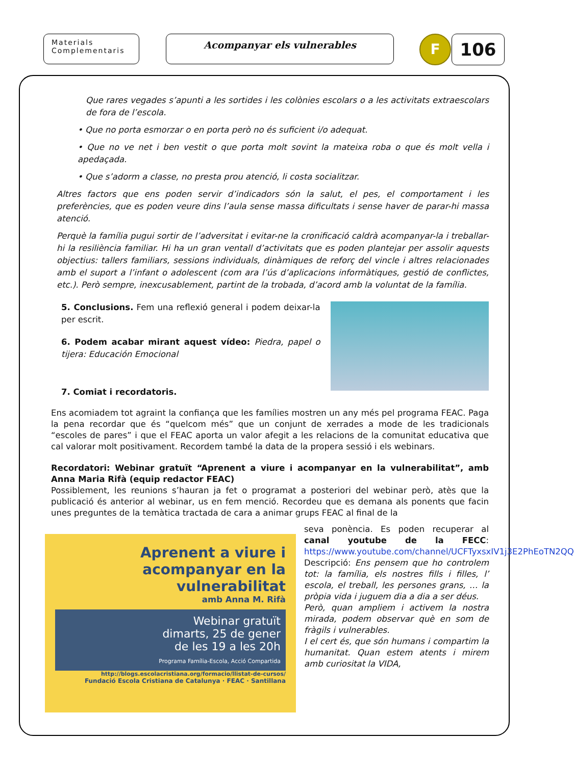Materials
Complementaris
Acompanyar els vulnerables F 106
Que rares vegades s’apunti a les sortides i les colònies escolars o a les activitats extraescolars de fora de l’escola.
• Que no porta esmorzar o en porta però no és suficient i/o adequat.
• Que no ve net i ben vestit o que porta molt sovint la mateixa roba o que és molt vella i apedaçada.
• Que s’adorm a classe, no presta prou atenció, li costa socialitzar.
Altres factors que ens poden servir d’indicadors són la salut, el pes, el comportament i les preferències, que es poden veure dins l’aula sense massa dificultats i sense haver de parar-hi massa atenció.
Perquè la família pugui sortir de l’adversitat i evitar-ne la cronificació caldrà acompanyar-la i treballar-hi la resiliència familiar. Hi ha un gran ventall d’activitats que es poden plantejar per assolir aquests objectius: tallers familiars, sessions individuals, dinàmiques de reforç del vincle i altres relacionades amb el suport a l’infant o adolescent (com ara l’ús d’aplicacions informàtiques, gestió de conflictes, etc.). Però sempre, inexcusablement, partint de la trobada, d’acord amb la voluntat de la família.
5. Conclusions. Fem una reflexió general i podem deixar-la per escrit.
6. Podem acabar mirant aquest vídeo: Piedra, papel o tijera: Educación Emocional
7. Comiat i recordatoris.
Ens acomiadem tot agraint la confiança que les famílies mostren un any més pel programa FEAC. Paga la pena recordar que és “quelcom més” que un conjunt de xerrades a mode de les tradicionals “escoles de pares” i que el FEAC aporta un valor afegit a les relacions de la comunitat educativa que cal valorar molt positivament. Recordem també la data de la propera sessió i els webinars.
Recordatori: Webinar gratuït “Aprenent a viure i acompanyar en la vulnerabilitat”, amb Anna Maria Rifà (equip redactor FEAC)
Possiblement, les reunions s’hauran ja fet o programat a posteriori del webinar però, atès que la publicació és anterior al webinar, us en fem menció. Recordeu que es demana als ponents que facin unes preguntes de la temàtica tractada de cara a animar grups FEAC al final de la
Aprenent a viure i acompanyar en la vulnerabilitat
amb Anna M. Rifà
Webinar gratuït
dimarts, 25 de gener
de les 19 a les 20h
Programa Família-Escola, Acció Compartida
http://blogs.escolacristiana.org/formacio/llistat-de-cursos/
Fundació Escola Cristiana de Catalunya · FEAC · Santillana
seva ponència. Es poden recuperar al canal youtube de la FECC: https://www.youtube.com/channel/UCFTyxsxIV1j3E2PhEoTN2QQ
Descripció: Ens pensem que ho controlem tot: la família, els nostres fills i filles, l’ escola, el treball, les persones grans, … la pròpia vida i juguem dia a dia a ser déus.
Però, quan ampliem i activem la nostra mirada, podem observar què en som de fràgils i vulnerables.
I el cert és, que són humans i compartim la humanitat. Quan estem atents i mirem amb curiositat la VIDA,